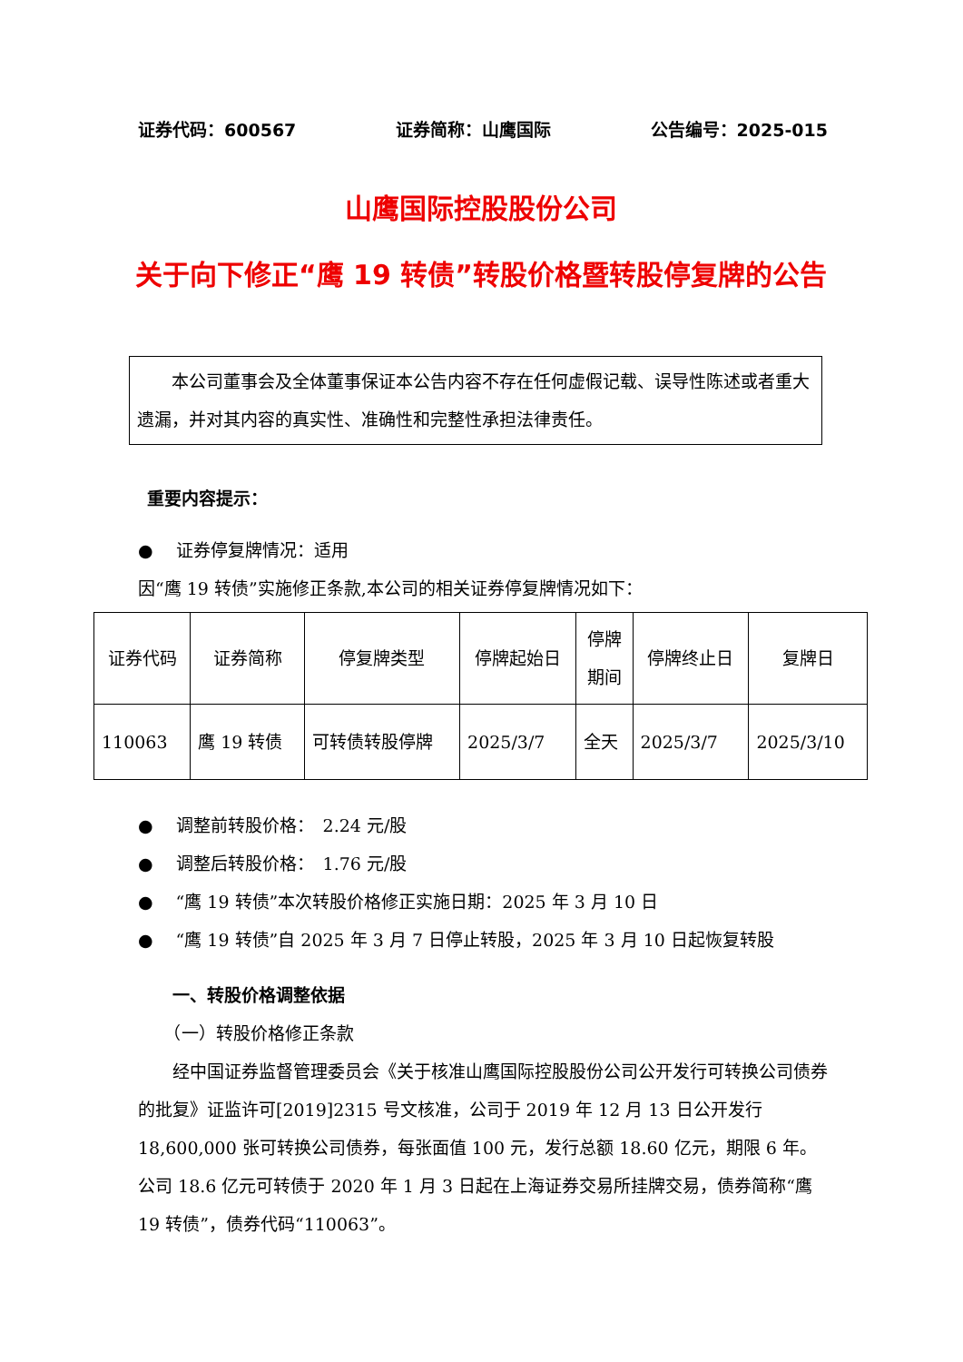证券代码：600567 证券简称：山鹰国际 公告编号：2025-015
山鹰国际控股股份公司
关于向下修正“鹰 19 转债”转股价格暨转股停复牌的公告
　　本公司董事会及全体董事保证本公告内容不存在任何虚假记载、误导性陈述或者重大遗漏，并对其内容的真实性、准确性和完整性承担法律责任。
重要内容提示：
●　 证券停复牌情况：适用
因“鹰 19 转债”实施修正条款,本公司的相关证券停复牌情况如下：
| 证券代码 | 证券简称 | 停复牌类型 | 停牌起始日 | 停牌 期间 | 停牌终止日 | 复牌日 |
| --- | --- | --- | --- | --- | --- | --- |
| 110063 | 鹰 19 转债 | 可转债转股停牌 | 2025/3/7 | 全天 | 2025/3/7 | 2025/3/10 |
●　 调整前转股价格：　2.24 元/股
●　 调整后转股价格：　1.76 元/股
●　 “鹰 19 转债”本次转股价格修正实施日期：2025 年 3 月 10 日
●　 “鹰 19 转债”自 2025 年 3 月 7 日停止转股，2025 年 3 月 10 日起恢复转股
　　一、转股价格调整依据
　　（一）转股价格修正条款
　　经中国证券监督管理委员会《关于核准山鹰国际控股股份公司公开发行可转换公司债券的批复》证监许可[2019]2315 号文核准，公司于 2019 年 12 月 13 日公开发行 18,600,000 张可转换公司债券，每张面值 100 元，发行总额 18.60 亿元，期限 6 年。公司 18.6 亿元可转债于 2020 年 1 月 3 日起在上海证券交易所挂牌交易，债券简称“鹰 19 转债”，债券代码“110063”。